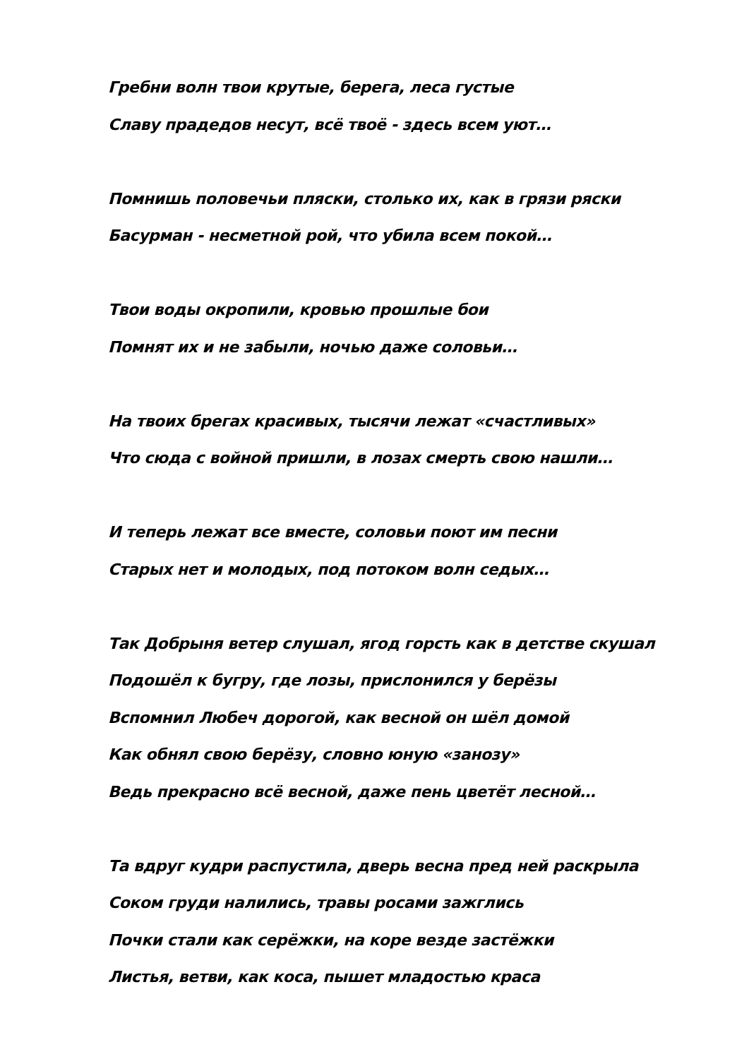Гребни волн твои крутые, берега, леса густые
Славу прадедов несут, всё твоё - здесь всем уют…
Помнишь половечьи пляски, столько их, как в грязи ряски
Басурман - несметной рой, что убила всем покой…
Твои воды окропили, кровью прошлые бои
Помнят их и не забыли, ночью даже соловьи…
На твоих брегах красивых, тысячи лежат «счастливых»
Что сюда с войной пришли, в лозах смерть свою нашли…
И теперь лежат все вместе, соловьи поют им песни
Старых нет и молодых, под потоком волн седых…
Так Добрыня ветер слушал, ягод горсть как в детстве скушал
Подошёл к бугру, где лозы, прислонился у берёзы
Вспомнил Любеч дорогой, как весной он шёл домой
Как обнял свою берёзу, словно юную «занозу»
Ведь прекрасно всё весной, даже пень цветёт лесной…
Та вдруг кудри распустила, дверь весна пред ней раскрыла
Соком груди налились, травы росами зажглись
Почки стали как серёжки, на коре везде застёжки
Листья, ветви, как коса, пышет младостью краса